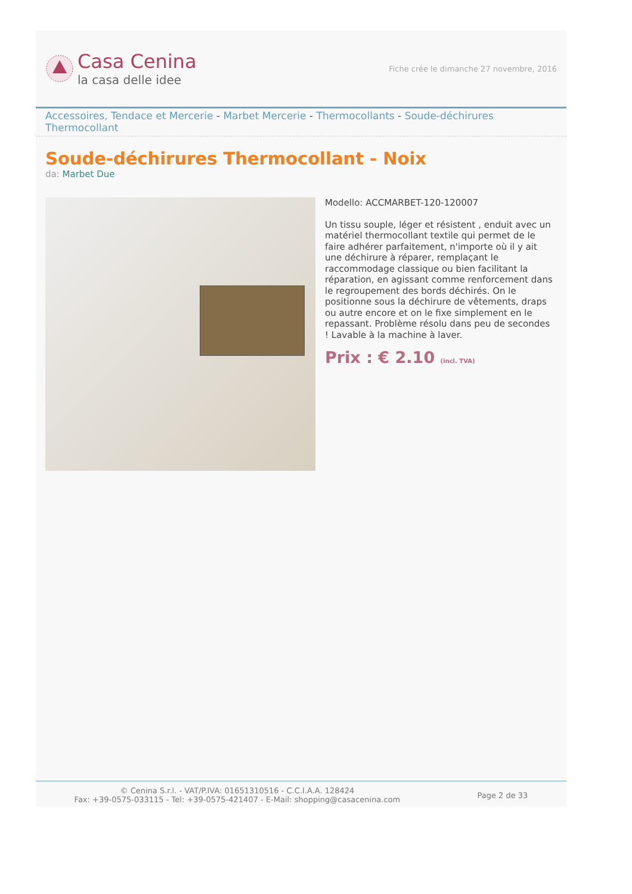Casa Cenina
la casa delle idee
Fiche crée le dimanche 27 novembre, 2016
Accessoires, Tendace et Mercerie - Marbet Mercerie - Thermocollants - Soude-déchirures Thermocollant
Soude-déchirures Thermocollant - Noix
da: Marbet Due
Modello: ACCMARBET-120-120007
Un tissu souple, léger et résistent , enduit avec un matériel thermocollant textile qui permet de le faire adhérer parfaitement, n'importe où il y ait une déchirure à réparer, remplaçant le raccommodage classique ou bien facilitant la réparation, en agissant comme renforcement dans le regroupement des bords déchirés. On le positionne sous la déchirure de vêtements, draps ou autre encore et on le fixe simplement en le repassant. Problème résolu dans peu de secondes ! Lavable à la machine à laver.
Prix : € 2.10 (incl. TVA)
© Cenina S.r.l. - VAT/P.IVA: 01651310516 - C.C.I.A.A. 128424
Fax: +39-0575-033115 - Tel: +39-0575-421407 - E-Mail: shopping@casacenina.com
Page 2 de 33